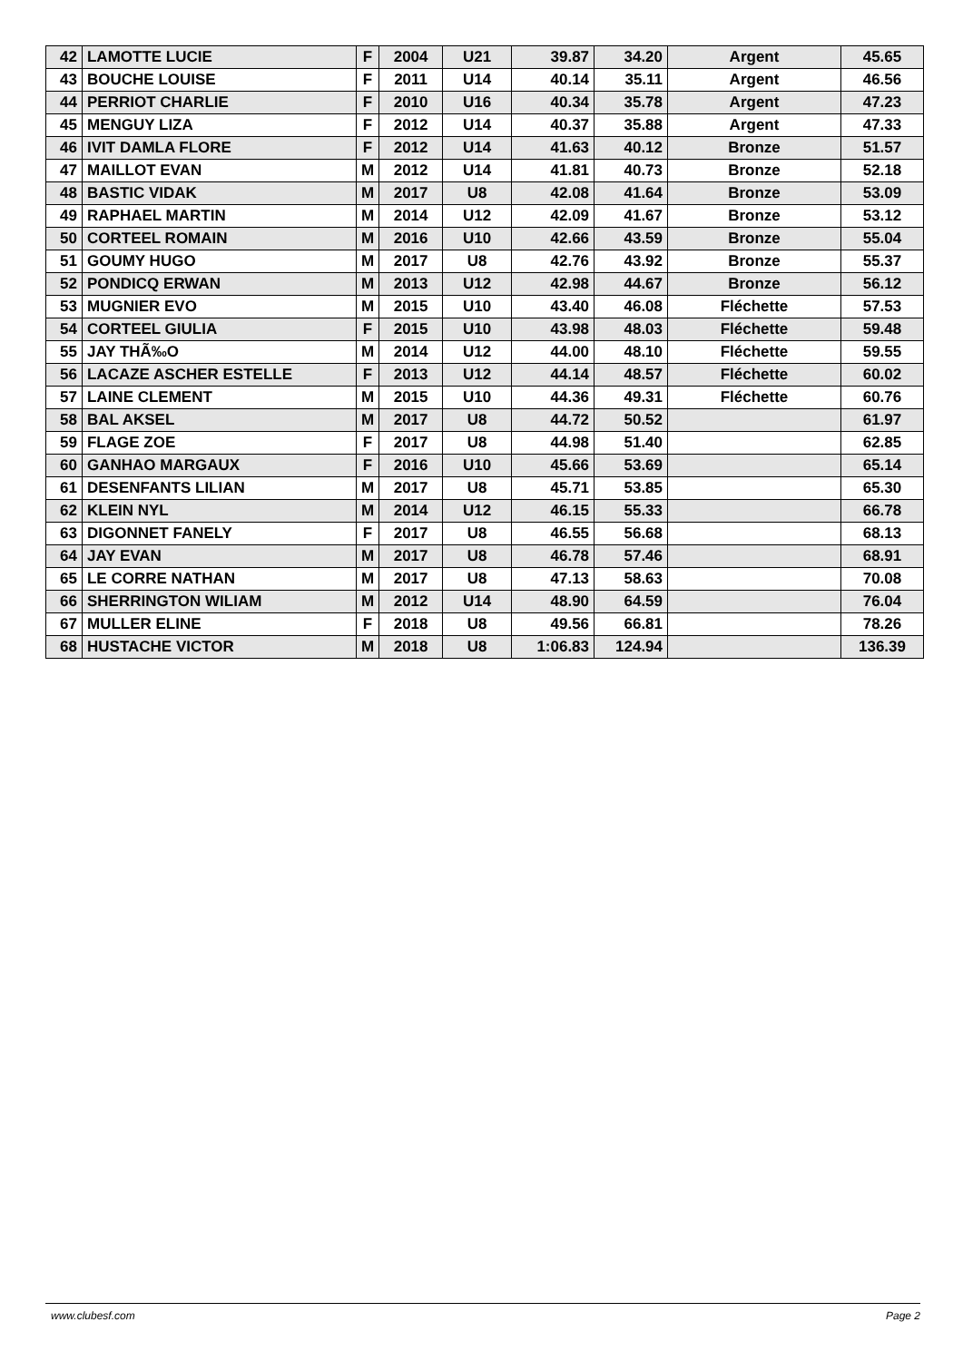| 42 | LAMOTTE LUCIE | F | 2004 | U21 | 39.87 | 34.20 | Argent | 45.65 |
| 43 | BOUCHE LOUISE | F | 2011 | U14 | 40.14 | 35.11 | Argent | 46.56 |
| 44 | PERRIOT CHARLIE | F | 2010 | U16 | 40.34 | 35.78 | Argent | 47.23 |
| 45 | MENGUY LIZA | F | 2012 | U14 | 40.37 | 35.88 | Argent | 47.33 |
| 46 | IVIT DAMLA FLORE | F | 2012 | U14 | 41.63 | 40.12 | Bronze | 51.57 |
| 47 | MAILLOT EVAN | M | 2012 | U14 | 41.81 | 40.73 | Bronze | 52.18 |
| 48 | BASTIC VIDAK | M | 2017 | U8 | 42.08 | 41.64 | Bronze | 53.09 |
| 49 | RAPHAEL MARTIN | M | 2014 | U12 | 42.09 | 41.67 | Bronze | 53.12 |
| 50 | CORTEEL ROMAIN | M | 2016 | U10 | 42.66 | 43.59 | Bronze | 55.04 |
| 51 | GOUMY HUGO | M | 2017 | U8 | 42.76 | 43.92 | Bronze | 55.37 |
| 52 | PONDICQ ERWAN | M | 2013 | U12 | 42.98 | 44.67 | Bronze | 56.12 |
| 53 | MUGNIER EVO | M | 2015 | U10 | 43.40 | 46.08 | Fléchette | 57.53 |
| 54 | CORTEEL GIULIA | F | 2015 | U10 | 43.98 | 48.03 | Fléchette | 59.48 |
| 55 | JAY THÃ‰O | M | 2014 | U12 | 44.00 | 48.10 | Fléchette | 59.55 |
| 56 | LACAZE ASCHER ESTELLE | F | 2013 | U12 | 44.14 | 48.57 | Fléchette | 60.02 |
| 57 | LAINE CLEMENT | M | 2015 | U10 | 44.36 | 49.31 | Fléchette | 60.76 |
| 58 | BAL AKSEL | M | 2017 | U8 | 44.72 | 50.52 | | 61.97 |
| 59 | FLAGE ZOE | F | 2017 | U8 | 44.98 | 51.40 | | 62.85 |
| 60 | GANHAO MARGAUX | F | 2016 | U10 | 45.66 | 53.69 | | 65.14 |
| 61 | DESENFANTS LILIAN | M | 2017 | U8 | 45.71 | 53.85 | | 65.30 |
| 62 | KLEIN NYL | M | 2014 | U12 | 46.15 | 55.33 | | 66.78 |
| 63 | DIGONNET FANELY | F | 2017 | U8 | 46.55 | 56.68 | | 68.13 |
| 64 | JAY EVAN | M | 2017 | U8 | 46.78 | 57.46 | | 68.91 |
| 65 | LE CORRE NATHAN | M | 2017 | U8 | 47.13 | 58.63 | | 70.08 |
| 66 | SHERRINGTON WILIAM | M | 2012 | U14 | 48.90 | 64.59 | | 76.04 |
| 67 | MULLER ELINE | F | 2018 | U8 | 49.56 | 66.81 | | 78.26 |
| 68 | HUSTACHE VICTOR | M | 2018 | U8 | 1:06.83 | 124.94 | | 136.39 |
www.clubesf.com Page 2